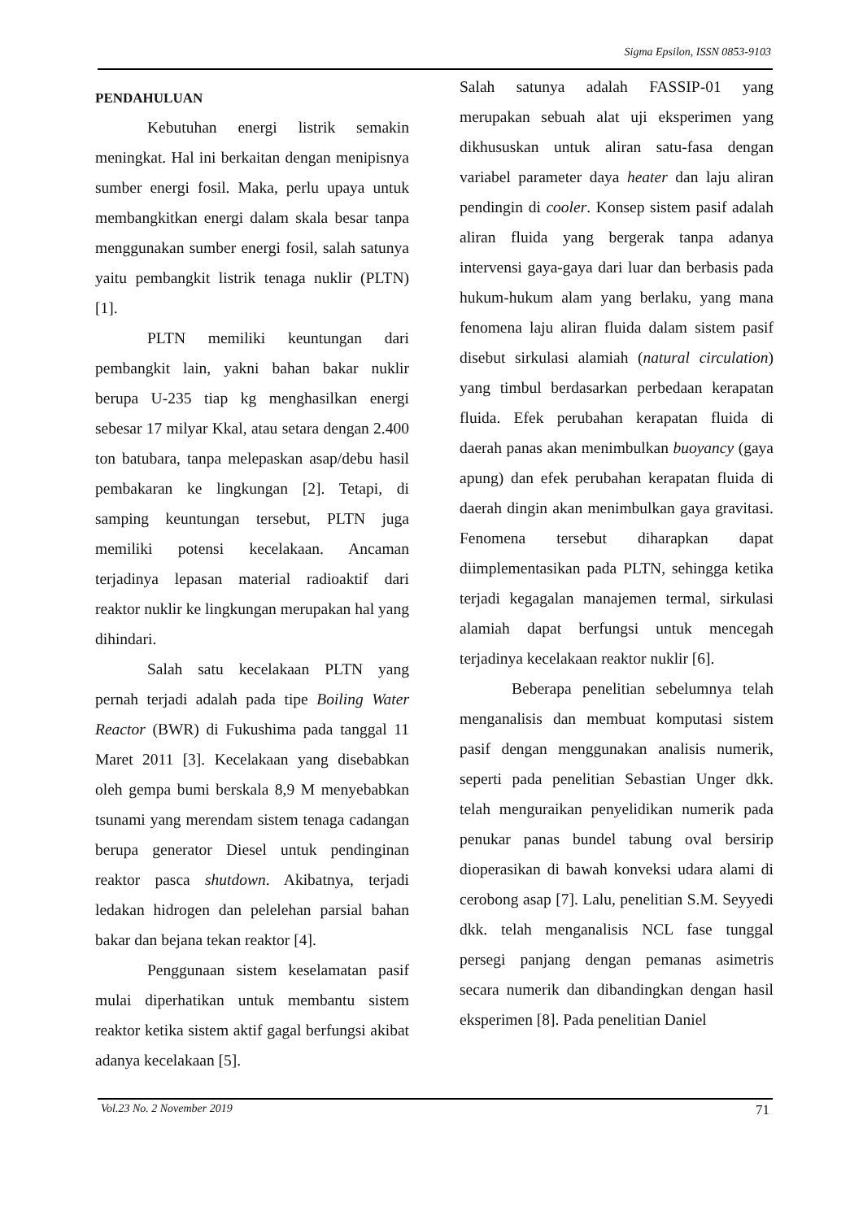Sigma Epsilon, ISSN 0853-9103
PENDAHULUAN
Kebutuhan energi listrik semakin meningkat. Hal ini berkaitan dengan menipisnya sumber energi fosil. Maka, perlu upaya untuk membangkitkan energi dalam skala besar tanpa menggunakan sumber energi fosil, salah satunya yaitu pembangkit listrik tenaga nuklir (PLTN) [1].
PLTN memiliki keuntungan dari pembangkit lain, yakni bahan bakar nuklir berupa U-235 tiap kg menghasilkan energi sebesar 17 milyar Kkal, atau setara dengan 2.400 ton batubara, tanpa melepaskan asap/debu hasil pembakaran ke lingkungan [2]. Tetapi, di samping keuntungan tersebut, PLTN juga memiliki potensi kecelakaan. Ancaman terjadinya lepasan material radioaktif dari reaktor nuklir ke lingkungan merupakan hal yang dihindari.
Salah satu kecelakaan PLTN yang pernah terjadi adalah pada tipe Boiling Water Reactor (BWR) di Fukushima pada tanggal 11 Maret 2011 [3]. Kecelakaan yang disebabkan oleh gempa bumi berskala 8,9 M menyebabkan tsunami yang merendam sistem tenaga cadangan berupa generator Diesel untuk pendinginan reaktor pasca shutdown. Akibatnya, terjadi ledakan hidrogen dan pelelehan parsial bahan bakar dan bejana tekan reaktor [4].
Penggunaan sistem keselamatan pasif mulai diperhatikan untuk membantu sistem reaktor ketika sistem aktif gagal berfungsi akibat adanya kecelakaan [5].
Salah satunya adalah FASSIP-01 yang merupakan sebuah alat uji eksperimen yang dikhususkan untuk aliran satu-fasa dengan variabel parameter daya heater dan laju aliran pendingin di cooler. Konsep sistem pasif adalah aliran fluida yang bergerak tanpa adanya intervensi gaya-gaya dari luar dan berbasis pada hukum-hukum alam yang berlaku, yang mana fenomena laju aliran fluida dalam sistem pasif disebut sirkulasi alamiah (natural circulation) yang timbul berdasarkan perbedaan kerapatan fluida. Efek perubahan kerapatan fluida di daerah panas akan menimbulkan buoyancy (gaya apung) dan efek perubahan kerapatan fluida di daerah dingin akan menimbulkan gaya gravitasi. Fenomena tersebut diharapkan dapat diimplementasikan pada PLTN, sehingga ketika terjadi kegagalan manajemen termal, sirkulasi alamiah dapat berfungsi untuk mencegah terjadinya kecelakaan reaktor nuklir [6].
Beberapa penelitian sebelumnya telah menganalisis dan membuat komputasi sistem pasif dengan menggunakan analisis numerik, seperti pada penelitian Sebastian Unger dkk. telah menguraikan penyelidikan numerik pada penukar panas bundel tabung oval bersirip dioperasikan di bawah konveksi udara alami di cerobong asap [7]. Lalu, penelitian S.M. Seyyedi dkk. telah menganalisis NCL fase tunggal persegi panjang dengan pemanas asimetris secara numerik dan dibandingkan dengan hasil eksperimen [8]. Pada penelitian Daniel
Vol.23 No. 2 November 2019 71